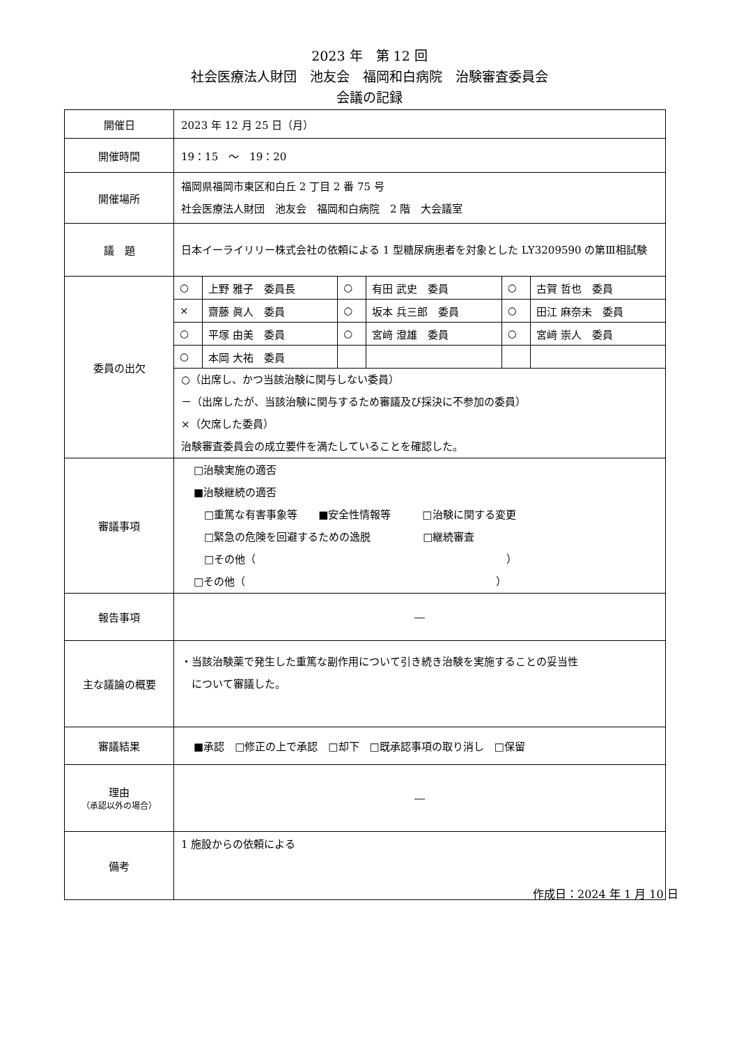2023 年　第 12 回
社会医療法人財団　池友会　福岡和白病院　治験審査委員会
会議の記録
| 開催日 | 2023 年 12 月 25 日（月） |
| 開催時間 | 19：15 ～ 19：20 |
| 開催場所 | 福岡県福岡市東区和白丘 2 丁目 2 番 75 号 社会医療法人財団 池友会 福岡和白病院 2 階 大会議室 |
| 議 題 | 日本イーライリリー株式会社の依頼による 1 型糖尿病患者を対象とした LY3209590 の第Ⅲ相試験 |
| 委員の出欠 | / ○ / 上野 雅子 委員長 / ○ / 有田 武史 委員 / ○ / 古賀 哲也 委員 / / × / 齋藤 眞人 委員 / ○ / 坂本 兵三郎 委員 / ○ / 田江 麻奈未 委員 / / ○ / 平塚 由美 委員 / ○ / 宮﨑 澄雄 委員 / ○ / 宮﨑 崇人 委員 / / ○ / 本岡 大祐 委員 / / / / / ○（出席し、かつ当該治験に関与しない委員） －（出席したが、当該治験に関与するため審議及び採決に不参加の委員） ×（欠席した委員） 治験審査委員会の成立要件を満たしていることを確認した。 |
| 審議事項 | □治験実施の適否 ■治験継続の適否 □重篤な有害事象等 ■安全性情報等 □治験に関する変更 □緊急の危険を回避するための逸脱 □継続審査 □その他（ ） □その他（ ） |
| 報告事項 | ― |
| 主な議論の概要 | ・当該治験薬で発生した重篤な副作用について引き続き治験を実施することの妥当性 について審議した。 |
| 審議結果 | ■承認 □修正の上で承認 □却下 □既承認事項の取り消し □保留 |
| 理由 （承認以外の場合） | ― |
| 備考 | 1 施設からの依頼による |
作成日：2024 年 1 月 10 日